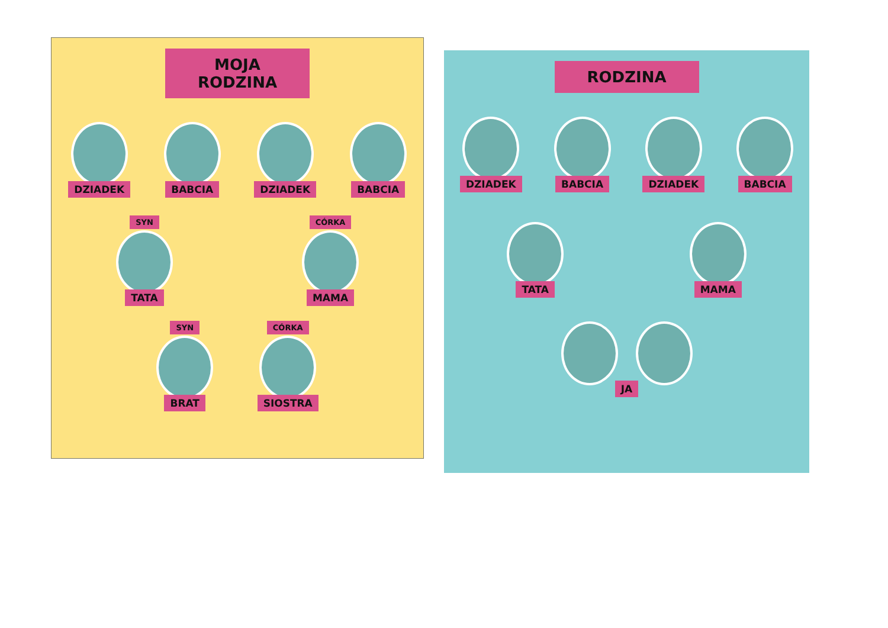MOJA RODZINA
DZIADEK
BABCIA
DZIADEK
BABCIA
SYN
TATA
CÓRKA
MAMA
SYN
BRAT
CÓRKA
SIOSTRA
RODZINA
DZIADEK
BABCIA
DZIADEK
BABCIA
TATA
MAMA
JA